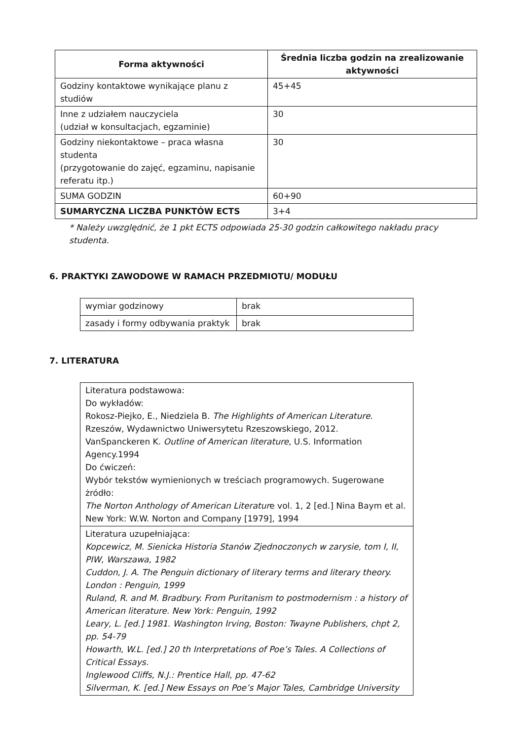| Forma aktywności | Średnia liczba godzin na zrealizowanie aktywności |
| --- | --- |
| Godziny kontaktowe wynikające planu z studiów | 45+45 |
| Inne z udziałem nauczyciela (udział w konsultacjach, egzaminie) | 30 |
| Godziny niekontaktowe – praca własna studenta (przygotowanie do zajęć, egzaminu, napisanie referatu itp.) | 30 |
| SUMA GODZIN | 60+90 |
| SUMARYCZNA LICZBA PUNKTÓW ECTS | 3+4 |
* Należy uwzględnić, że 1 pkt ECTS odpowiada 25-30 godzin całkowitego nakładu pracy
studenta.
6. PRAKTYKI ZAWODOWE W RAMACH PRZEDMIOTU/ MODUŁU
| wymiar godzinowy | brak |
| zasady i formy odbywania praktyk | brak |
7. LITERATURA
| Literatura podstawowa: Do wykładów: Rokosz-Piejko, E., Niedziela B. The Highlights of American Literature . Rzeszów, Wydawnictwo Uniwersytetu Rzeszowskiego, 2012. VanSpanckeren K. Outline of American literature , U.S. Information Agency.1994 Do ćwiczeń: Wybór tekstów wymienionych w treściach programowych. Sugerowane żródło: The Norton Anthology of American Literatur e vol. 1, 2 [ed.] Nina Baym et al. New York: W.W. Norton and Company [1979], 1994 |
| Literatura uzupełniająca: Kopcewicz, M. Sienicka Historia Stanów Zjednoczonych w zarysie, tom I, II, PIW, Warszawa, 1982 Cuddon, J. A. The Penguin dictionary of literary terms and literary theory. London : Penguin, 1999 Ruland, R. and M. Bradbury. From Puritanism to postmodernism : a history of American literature. New York: Penguin, 1992 Leary, L. [ed.] 1981. Washington Irving, Boston: Twayne Publishers, chpt 2, pp. 54-79 Howarth, W.L. [ed.] 20 th Interpretations of Poe’s Tales. A Collections of Critical Essays. Inglewood Cliffs, N.J.: Prentice Hall, pp. 47-62 Silverman, K. [ed.] New Essays on Poe’s Major Tales, Cambridge University |